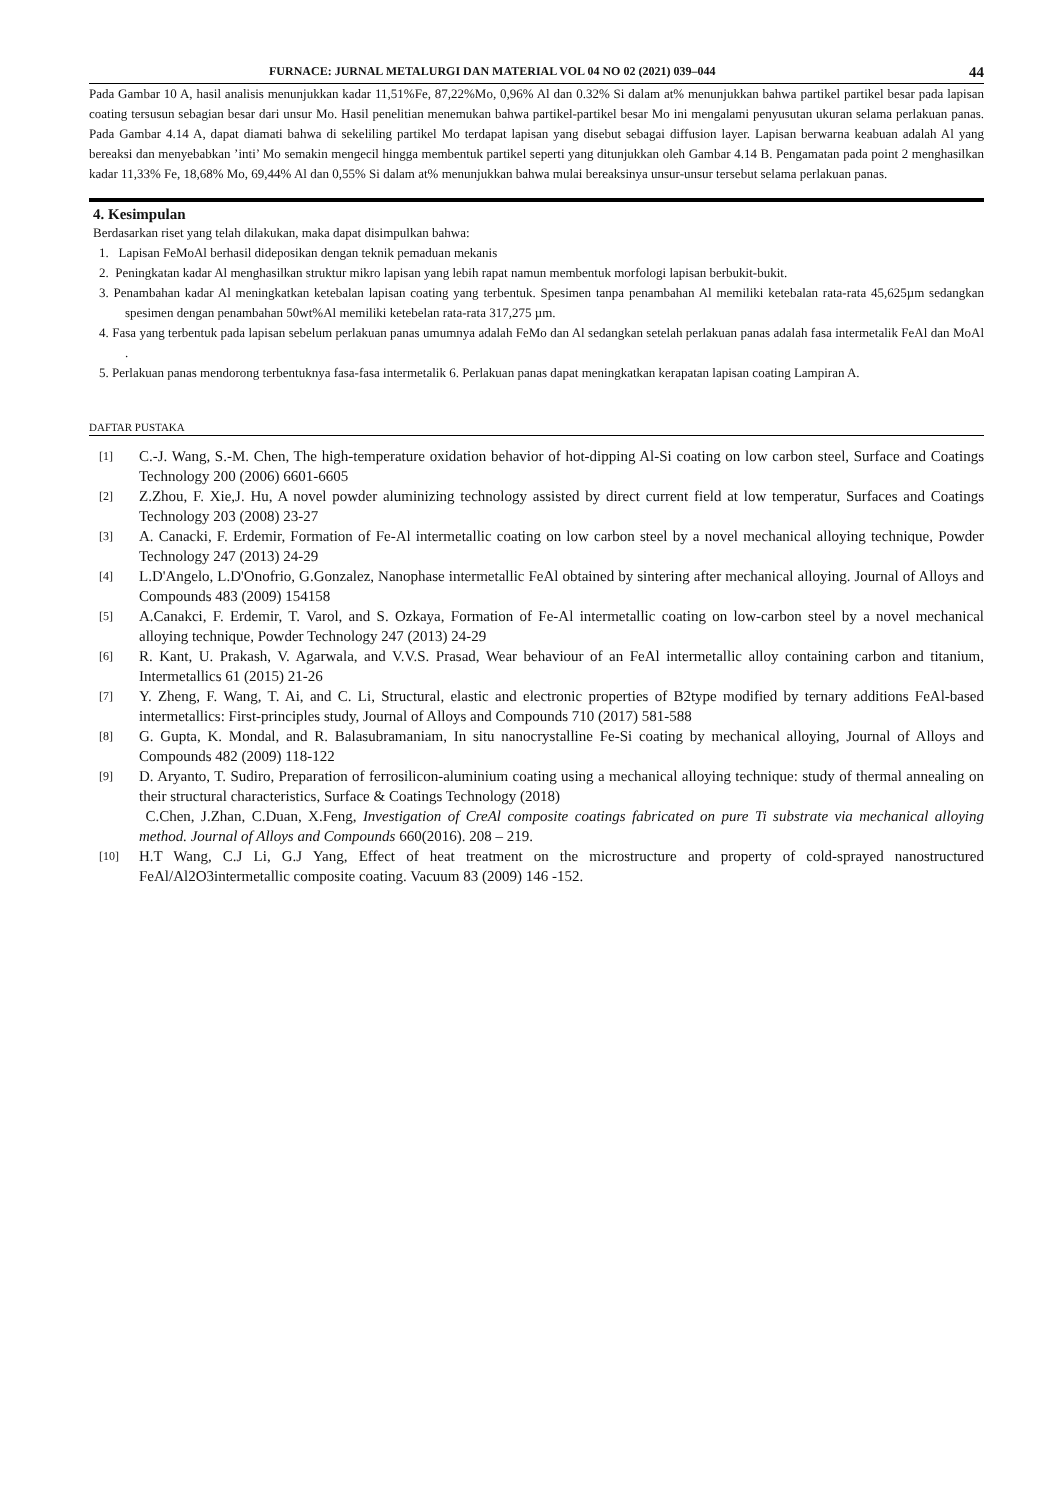FURNACE: JURNAL METALURGI DAN MATERIAL VOL 04 NO 02 (2021) 039–044 44
Pada Gambar 10 A, hasil analisis menunjukkan kadar 11,51%Fe, 87,22%Mo, 0,96% Al dan 0.32% Si dalam at% menunjukkan bahwa partikel partikel besar pada lapisan coating tersusun sebagian besar dari unsur Mo. Hasil penelitian menemukan bahwa partikel-partikel besar Mo ini mengalami penyusutan ukuran selama perlakuan panas. Pada Gambar 4.14 A, dapat diamati bahwa di sekeliling partikel Mo terdapat lapisan yang disebut sebagai diffusion layer. Lapisan berwarna keabuan adalah Al yang bereaksi dan menyebabkan ’inti’ Mo semakin mengecil hingga membentuk partikel seperti yang ditunjukkan oleh Gambar 4.14 B. Pengamatan pada point 2 menghasilkan kadar 11,33% Fe, 18,68% Mo, 69,44% Al dan 0,55% Si dalam at% menunjukkan bahwa mulai bereaksinya unsur-unsur tersebut selama perlakuan panas.
4. Kesimpulan
Berdasarkan riset yang telah dilakukan, maka dapat disimpulkan bahwa:
1. Lapisan FeMoAl berhasil dideposikan dengan teknik pemaduan mekanis
2. Peningkatan kadar Al menghasilkan struktur mikro lapisan yang lebih rapat namun membentuk morfologi lapisan berbukit-bukit.
3. Penambahan kadar Al meningkatkan ketebalan lapisan coating yang terbentuk. Spesimen tanpa penambahan Al memiliki ketebalan rata-rata 45,625µm sedangkan spesimen dengan penambahan 50wt%Al memiliki ketebelan rata-rata 317,275 µm.
4. Fasa yang terbentuk pada lapisan sebelum perlakuan panas umumnya adalah FeMo dan Al sedangkan setelah perlakuan panas adalah fasa intermetalik FeAl dan MoAl .
5. Perlakuan panas mendorong terbentuknya fasa-fasa intermetalik 6. Perlakuan panas dapat meningkatkan kerapatan lapisan coating Lampiran A.
DAFTAR PUSTAKA
[1] C.-J. Wang, S.-M. Chen, The high-temperature oxidation behavior of hot-dipping Al-Si coating on low carbon steel, Surface and Coatings Technology 200 (2006) 6601-6605
[2] Z.Zhou, F. Xie,J. Hu, A novel powder aluminizing technology assisted by direct current field at low temperatur, Surfaces and Coatings Technology 203 (2008) 23-27
[3] A. Canacki, F. Erdemir, Formation of Fe-Al intermetallic coating on low carbon steel by a novel mechanical alloying technique, Powder Technology 247 (2013) 24-29
[4] L.D'Angelo, L.D'Onofrio, G.Gonzalez, Nanophase intermetallic FeAl obtained by sintering after mechanical alloying. Journal of Alloys and Compounds 483 (2009) 154158
[5] A.Canakci, F. Erdemir, T. Varol, and S. Ozkaya, Formation of Fe-Al intermetallic coating on low-carbon steel by a novel mechanical alloying technique, Powder Technology 247 (2013) 24-29
[6] R. Kant, U. Prakash, V. Agarwala, and V.V.S. Prasad, Wear behaviour of an FeAl intermetallic alloy containing carbon and titanium, Intermetallics 61 (2015) 21-26
[7] Y. Zheng, F. Wang, T. Ai, and C. Li, Structural, elastic and electronic properties of B2type modified by ternary additions FeAl-based intermetallics: First-principles study, Journal of Alloys and Compounds 710 (2017) 581-588
[8] G. Gupta, K. Mondal, and R. Balasubramaniam, In situ nanocrystalline Fe-Si coating by mechanical alloying, Journal of Alloys and Compounds 482 (2009) 118-122
[9] D. Aryanto, T. Sudiro, Preparation of ferrosilicon-aluminium coating using a mechanical alloying technique: study of thermal annealing on their structural characteristics, Surface & Coatings Technology (2018)
C.Chen, J.Zhan, C.Duan, X.Feng, Investigation of CreAl composite coatings fabricated on pure Ti substrate via mechanical alloying method. Journal of Alloys and Compounds 660(2016). 208 – 219.
[10] H.T Wang, C.J Li, G.J Yang, Effect of heat treatment on the microstructure and property of cold-sprayed nanostructured FeAl/Al2O3intermetallic composite coating. Vacuum 83 (2009) 146 -152.